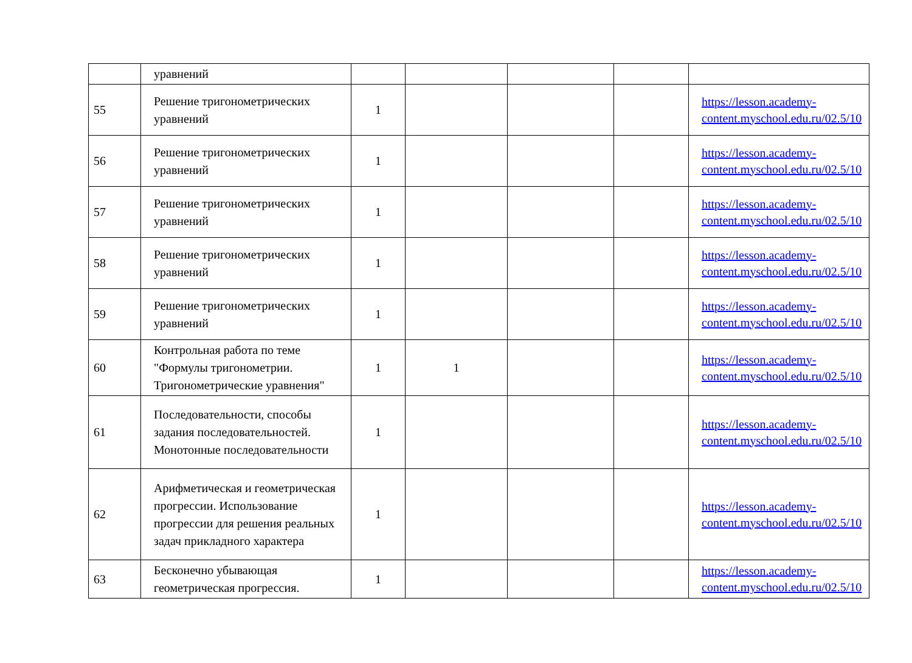| | уравнений | | | | | |
| 55 | Решение тригонометрических уравнений | 1 | | | | https://lesson.academy-content.myschool.edu.ru/02.5/10 |
| 56 | Решение тригонометрических уравнений | 1 | | | | https://lesson.academy-content.myschool.edu.ru/02.5/10 |
| 57 | Решение тригонометрических уравнений | 1 | | | | https://lesson.academy-content.myschool.edu.ru/02.5/10 |
| 58 | Решение тригонометрических уравнений | 1 | | | | https://lesson.academy-content.myschool.edu.ru/02.5/10 |
| 59 | Решение тригонометрических уравнений | 1 | | | | https://lesson.academy-content.myschool.edu.ru/02.5/10 |
| 60 | Контрольная работа по теме "Формулы тригонометрии. Тригонометрические уравнения" | 1 | 1 | | | https://lesson.academy-content.myschool.edu.ru/02.5/10 |
| 61 | Последовательности, способы задания последовательностей. Монотонные последовательности | 1 | | | | https://lesson.academy-content.myschool.edu.ru/02.5/10 |
| 62 | Арифметическая и геометрическая прогрессии. Использование прогрессии для решения реальных задач прикладного характера | 1 | | | | https://lesson.academy-content.myschool.edu.ru/02.5/10 |
| 63 | Бесконечно убывающая геометрическая прогрессия. | 1 | | | | https://lesson.academy-content.myschool.edu.ru/02.5/10 |